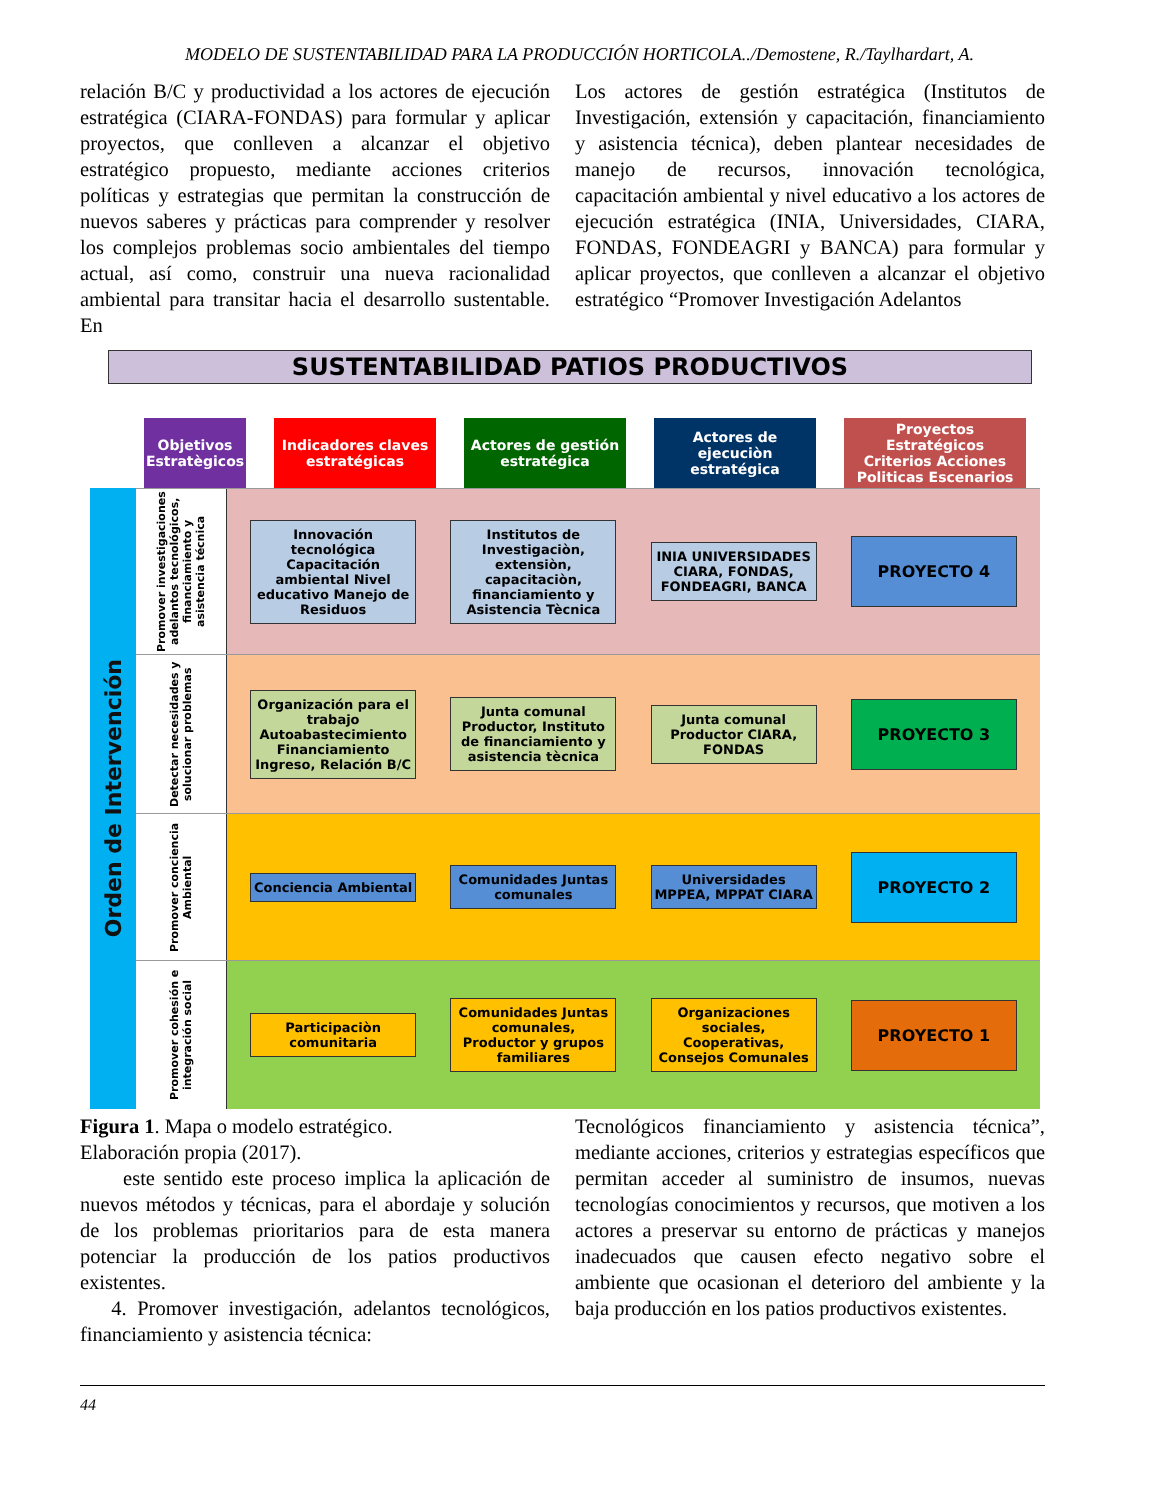MODELO DE SUSTENTABILIDAD PARA LA PRODUCCIÓN HORTICOLA../Demostene, R./Taylhardart, A.
relación B/C y productividad a los actores de ejecución estratégica (CIARA-FONDAS) para formular y aplicar proyectos, que conlleven a alcanzar el objetivo estratégico propuesto, mediante acciones criterios políticas y estrategias que permitan la construcción de nuevos saberes y prácticas para comprender y resolver los complejos problemas socio ambientales del tiempo actual, así como, construir una nueva racionalidad ambiental para transitar hacia el desarrollo sustentable. En
Los actores de gestión estratégica (Institutos de Investigación, extensión y capacitación, financiamiento y asistencia técnica), deben plantear necesidades de manejo de recursos, innovación tecnológica, capacitación ambiental y nivel educativo a los actores de ejecución estratégica (INIA, Universidades, CIARA, FONDAS, FONDEAGRI y BANCA) para formular y aplicar proyectos, que conlleven a alcanzar el objetivo estratégico “Promover Investigación Adelantos
SUSTENTABILIDAD PATIOS PRODUCTIVOS
Objetivos Estratègicos
Indicadores claves estratégicas
Actores de gestión estratégica
Actores de ejecuciòn estratégica
Proyectos Estratégicos Criterios Acciones Politicas Escenarios
Orden de Intervención
Promover investigaciones adelantos tecnológicos, financiamiento y asistencia técnica
Innovación tecnológica Capacitación ambiental Nivel educativo Manejo de Residuos
Institutos de Investigaciòn, extensiòn, capacitaciòn, financiamiento y Asistencia Tècnica
INIA UNIVERSIDADES CIARA, FONDAS, FONDEAGRI, BANCA
PROYECTO 4
Detectar necesidades y solucionar problemas
Organización para el trabajo Autoabastecimiento Financiamiento Ingreso, Relación B/C
Junta comunal Productor, Instituto de financiamiento y asistencia tècnica
Junta comunal Productor CIARA, FONDAS
PROYECTO 3
Promover conciencia Ambiental
Conciencia Ambiental
Comunidades Juntas comunales
Universidades MPPEA, MPPAT CIARA
PROYECTO 2
Promover cohesión e integración social
Participaciòn comunitaria
Comunidades Juntas comunales, Productor y grupos familiares
Organizaciones sociales, Cooperativas, Consejos Comunales
PROYECTO 1
Figura 1. Mapa o modelo estratégico.
Elaboración propia (2017).
este sentido este proceso implica la aplicación de nuevos métodos y técnicas, para el abordaje y solución de los problemas prioritarios para de esta manera potenciar la producción de los patios productivos existentes.
4. Promover investigación, adelantos tecnológicos, financiamiento y asistencia técnica:
Tecnológicos financiamiento y asistencia técnica”, mediante acciones, criterios y estrategias específicos que permitan acceder al suministro de insumos, nuevas tecnologías conocimientos y recursos, que motiven a los actores a preservar su entorno de prácticas y manejos inadecuados que causen efecto negativo sobre el ambiente que ocasionan el deterioro del ambiente y la baja producción en los patios productivos existentes.
44